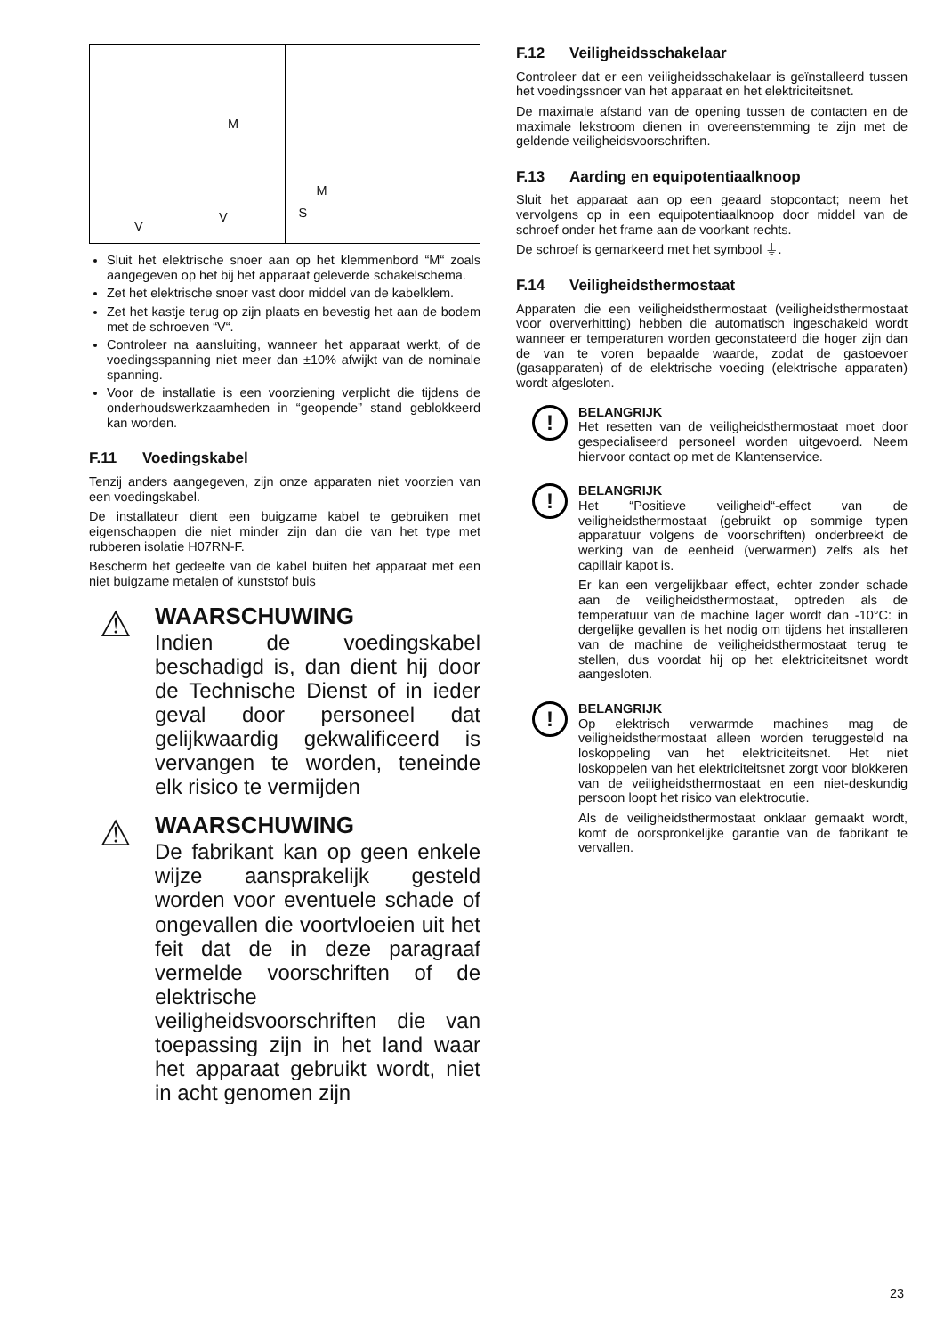M
V
V
M
S
Sluit het elektrische snoer aan op het klemmenbord “M“ zoals aangegeven op het bij het apparaat geleverde schakelschema.
Zet het elektrische snoer vast door middel van de kabelklem.
Zet het kastje terug op zijn plaats en bevestig het aan de bodem met de schroeven “V“.
Controleer na aansluiting, wanneer het apparaat werkt, of de voedingsspanning niet meer dan ±10% afwijkt van de nominale spanning.
Voor de installatie is een voorziening verplicht die tijdens de onderhoudswerkzaamheden in “geopende” stand geblokkeerd kan worden.
F.11 Voedingskabel
Tenzij anders aangegeven, zijn onze apparaten niet voorzien van een voedingskabel.
De installateur dient een buigzame kabel te gebruiken met eigenschappen die niet minder zijn dan die van het type met rubberen isolatie H07RN-F.
Bescherm het gedeelte van de kabel buiten het apparaat met een niet buigzame metalen of kunststof buis
⚠
WAARSCHUWING
Indien de voedingskabel beschadigd is, dan dient hij door de Technische Dienst of in ieder geval door personeel dat gelijkwaardig gekwalificeerd is vervangen te worden, teneinde elk risico te vermijden
⚠
WAARSCHUWING
De fabrikant kan op geen enkele wijze aansprakelijk gesteld worden voor eventuele schade of ongevallen die voortvloeien uit het feit dat de in deze paragraaf vermelde voorschriften of de elektrische veiligheidsvoorschriften die van toepassing zijn in het land waar het apparaat gebruikt wordt, niet in acht genomen zijn
F.12 Veiligheidsschakelaar
Controleer dat er een veiligheidsschakelaar is geïnstalleerd tussen het voedingssnoer van het apparaat en het elektriciteitsnet.
De maximale afstand van de opening tussen de contacten en de maximale lekstroom dienen in overeenstemming te zijn met de geldende veiligheidsvoorschriften.
F.13 Aarding en equipotentiaalknoop
Sluit het apparaat aan op een geaard stopcontact; neem het vervolgens op in een equipotentiaalknoop door middel van de schroef onder het frame aan de voorkant rechts.
De schroef is gemarkeerd met het symbool ⏚.
F.14 Veiligheidsthermostaat
Apparaten die een veiligheidsthermostaat (veiligheidsthermostaat voor oververhitting) hebben die automatisch ingeschakeld wordt wanneer er temperaturen worden geconstateerd die hoger zijn dan de van te voren bepaalde waarde, zodat de gastoevoer (gasapparaten) of de elektrische voeding (elektrische apparaten) wordt afgesloten.
!
BELANGRIJK
Het resetten van de veiligheidsthermostaat moet door gespecialiseerd personeel worden uitgevoerd. Neem hiervoor contact op met de Klantenservice.
!
BELANGRIJK
Het “Positieve veiligheid“-effect van de veiligheidsthermostaat (gebruikt op sommige typen apparatuur volgens de voorschriften) onderbreekt de werking van de eenheid (verwarmen) zelfs als het capillair kapot is.
Er kan een vergelijkbaar effect, echter zonder schade aan de veiligheidsthermostaat, optreden als de temperatuur van de machine lager wordt dan -10°C: in dergelijke gevallen is het nodig om tijdens het installeren van de machine de veiligheidsthermostaat terug te stellen, dus voordat hij op het elektriciteitsnet wordt aangesloten.
!
BELANGRIJK
Op elektrisch verwarmde machines mag de veiligheidsthermostaat alleen worden teruggesteld na loskoppeling van het elektriciteitsnet. Het niet loskoppelen van het elektriciteitsnet zorgt voor blokkeren van de veiligheidsthermostaat en een niet-deskundig persoon loopt het risico van elektrocutie.
Als de veiligheidsthermostaat onklaar gemaakt wordt, komt de oorspronkelijke garantie van de fabrikant te vervallen.
23